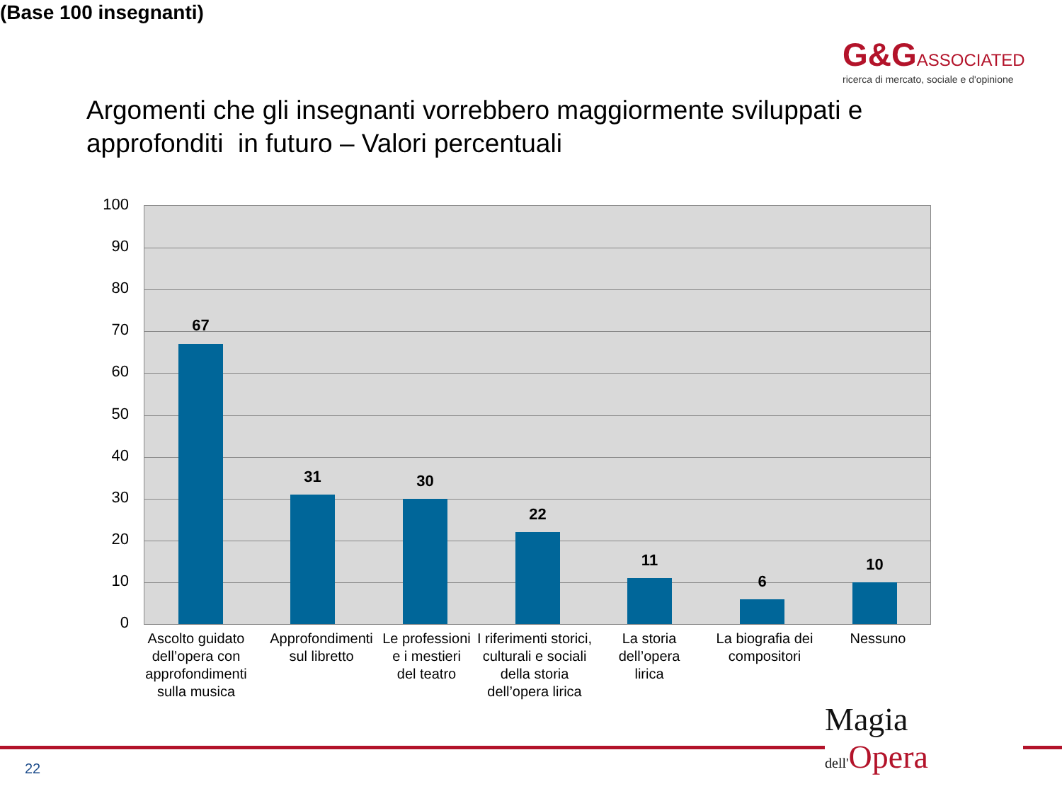G&GASSOCIATED
ricerca di mercato, sociale e d'opinione
Argomenti che gli insegnanti vorrebbero maggiormente sviluppati e approfonditi in futuro – Valori percentuali
(Base 100 insegnanti)
100
90
80
70
60
50
40
30
20
10
0
67
31 30
22
11
6
10
Ascolto guidato dell’opera con approfondimenti sulla musica
Approfondimenti sul libretto
Le professioni e i mestieri del teatro
I riferimenti storici, culturali e sociali della storia dell’opera lirica
La storia dell’opera lirica
La biografia dei compositori
Nessuno
22
Magia
dell'Opera